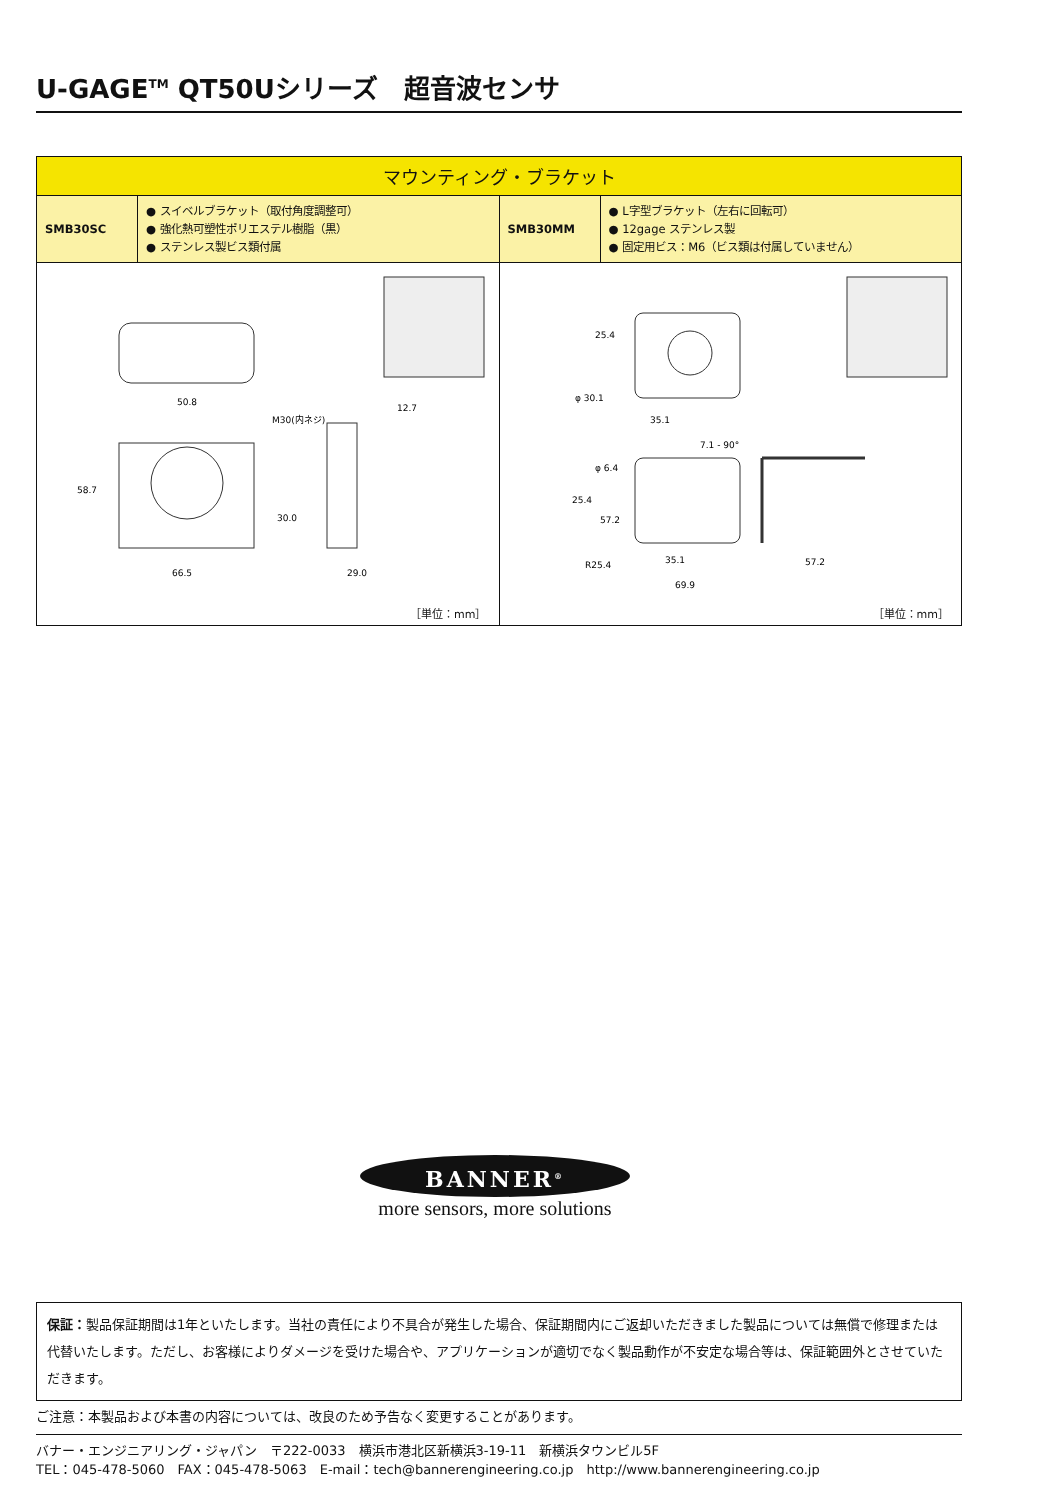U-GAGE<sup>TM</sup> QT50Uシリーズ　超音波センサ
| マウンティング・ブラケット | | | |
| --- | --- | --- | --- |
| SMB30SC | ● スイベルブラケット（取付角度調整可） ● 強化熱可塑性ポリエステル樹脂（黒） ● ステンレス製ビス類付属 | SMB30MM | ● L字型ブラケット（左右に回転可） ● 12gage ステンレス製 ● 固定用ビス：M6（ビス類は付属していません） |
| 50.8 58.7 30.0 66.5 29.0 12.7 M30(内ネジ) ［単位：mm］ | | 25.4 φ 30.1 35.1 7.1 - 90° φ 6.4 25.4 57.2 R25.4 35.1 69.9 57.2 ［単位：mm］ | |
BANNER<sup>®</sup>
more sensors, more solutions
保証：製品保証期間は1年といたします。当社の責任により不具合が発生した場合、保証期間内にご返却いただきました製品については無償で修理または代替いたします。ただし、お客様によりダメージを受けた場合や、アプリケーションが適切でなく製品動作が不安定な場合等は、保証範囲外とさせていただきます。
ご注意：本製品および本書の内容については、改良のため予告なく変更することがあります。
バナー・エンジニアリング・ジャパン　〒222-0033　横浜市港北区新横浜3-19-11　新横浜タウンビル5F
TEL：045-478-5060　FAX：045-478-5063　E-mail：tech@bannerengineering.co.jp　http://www.bannerengineering.co.jp